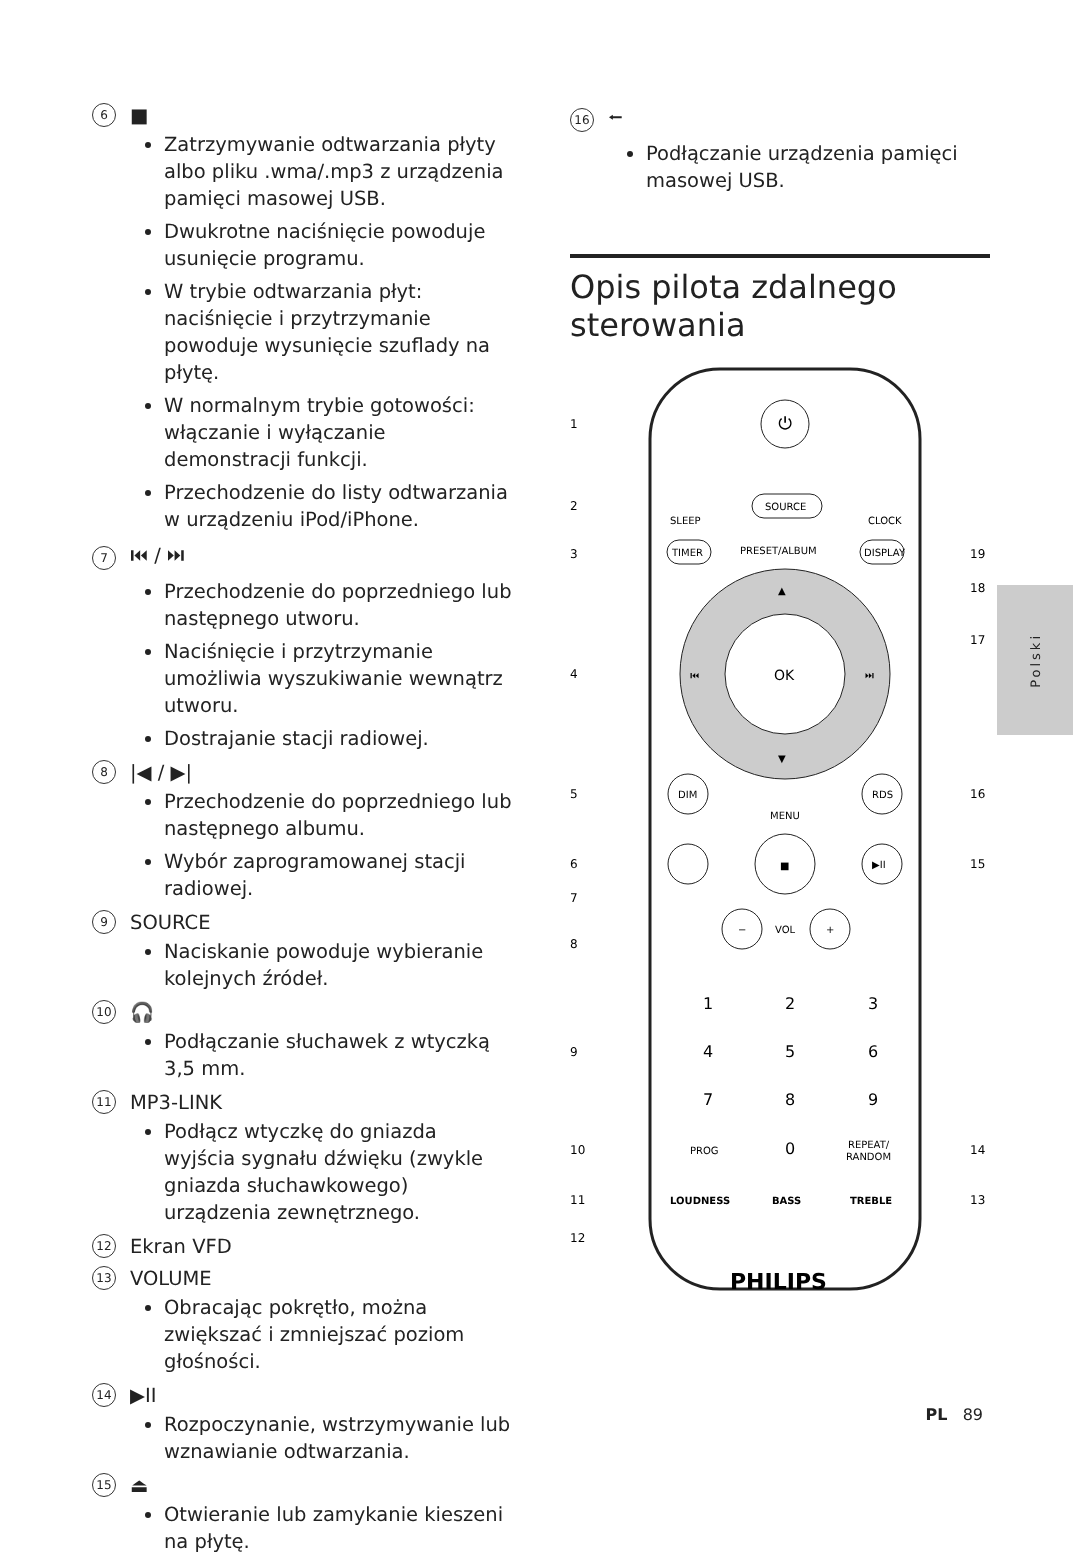6 ■
Zatrzymywanie odtwarzania płyty albo pliku .wma/.mp3 z urządzenia pamięci masowej USB.
Dwukrotne naciśnięcie powoduje usunięcie programu.
W trybie odtwarzania płyt: naciśnięcie i przytrzymanie powoduje wysunięcie szuflady na płytę.
W normalnym trybie gotowości: włączanie i wyłączanie demonstracji funkcji.
Przechodzenie do listy odtwarzania w urządzeniu iPod/iPhone.
7 ⏮ / ⏭
Przechodzenie do poprzedniego lub następnego utworu.
Naciśnięcie i przytrzymanie umożliwia wyszukiwanie wewnątrz utworu.
Dostrajanie stacji radiowej.
8 |◀ / ▶|
Przechodzenie do poprzedniego lub następnego albumu.
Wybór zaprogramowanej stacji radiowej.
9 SOURCE
Naciskanie powoduje wybieranie kolejnych źródeł.
10 🎧
Podłączanie słuchawek z wtyczką 3,5 mm.
11 MP3-LINK
Podłącz wtyczkę do gniazda wyjścia sygnału dźwięku (zwykle gniazda słuchawkowego) urządzenia zewnętrznego.
12 Ekran VFD
13 VOLUME
Obracając pokrętło, można zwiększać i zmniejszać poziom głośności.
14 ▶II
Rozpoczynanie, wstrzymywanie lub wznawianie odtwarzania.
15 ⏏
Otwieranie lub zamykanie kieszeni na płytę.
16 ⭠
Podłączanie urządzenia pamięci masowej USB.
Opis pilota zdalnego sterowania
⏻
SOURCE
SLEEP
CLOCK
PRESET/ALBUM
TIMER
DISPLAY
OK
▲
▼
⏮
⏭
DIM
RDS
MENU
■
▶II
−
VOL
+
1
2
3
4
5
6
7
8
9
PROG
0
REPEAT/
RANDOM
LOUDNESS
BASS
TREBLE
PHILIPS
1
2
3
4
5
6
7
8
9
10
11
12
19
18
17
16
15
14
13
Polski
PL 89